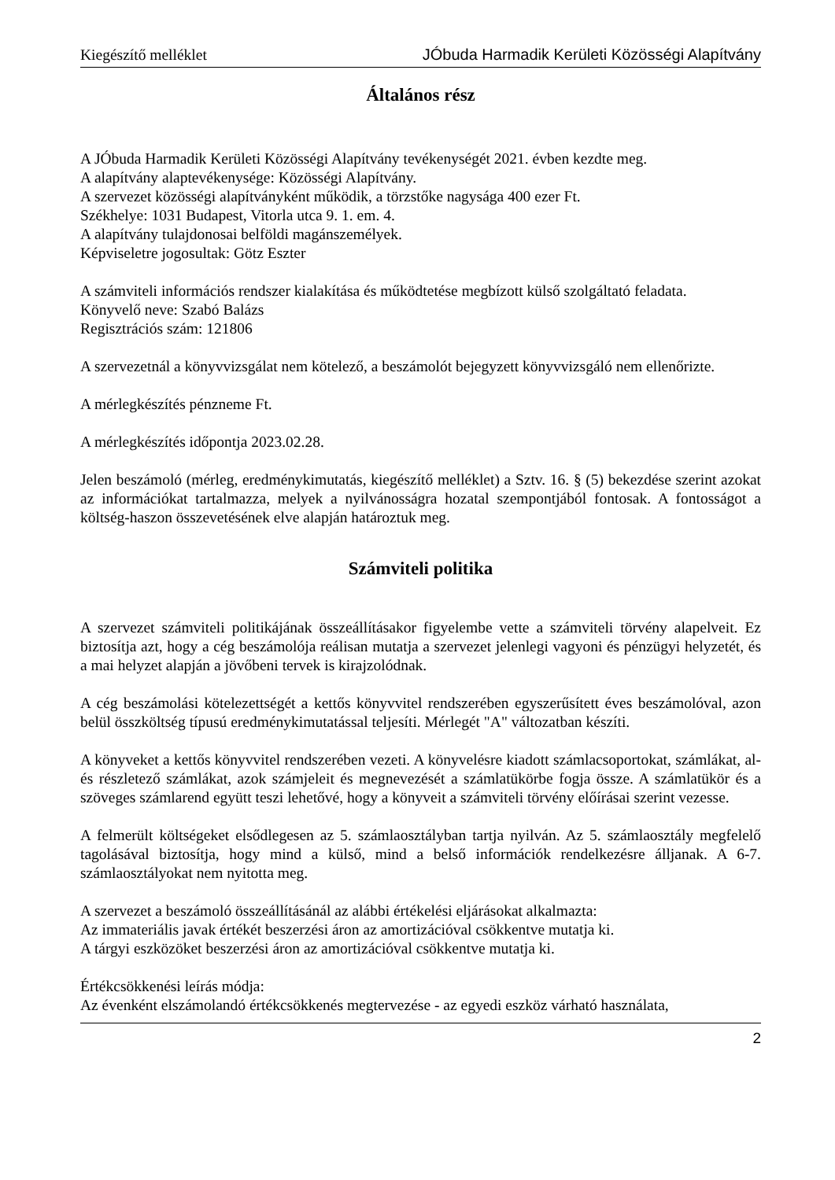Kiegészítő melléklet JÓbuda Harmadik Kerületi Közösségi Alapítvány
Általános rész
A JÓbuda Harmadik Kerületi Közösségi Alapítvány tevékenységét 2021. évben kezdte meg.
A alapítvány alaptevékenysége: Közösségi Alapítvány.
A szervezet közösségi alapítványként működik, a törzstőke nagysága 400 ezer Ft.
Székhelye: 1031 Budapest, Vitorla utca 9. 1. em. 4.
A alapítvány tulajdonosai belföldi magánszemélyek.
Képviseletre jogosultak: Götz Eszter
A számviteli információs rendszer kialakítása és működtetése megbízott külső szolgáltató feladata.
Könyvelő neve: Szabó Balázs
Regisztrációs szám: 121806
A szervezetnál a könyvvizsgálat nem kötelező, a beszámolót bejegyzett könyvvizsgáló nem ellenőrizte.
A mérlegkészítés pénzneme Ft.
A mérlegkészítés időpontja 2023.02.28.
Jelen beszámoló (mérleg, eredménykimutatás, kiegészítő melléklet) a Sztv. 16. § (5) bekezdése szerint azokat az információkat tartalmazza, melyek a nyilvánosságra hozatal szempontjából fontosak. A fontosságot a költség-haszon összevetésének elve alapján határoztuk meg.
Számviteli politika
A szervezet számviteli politikájának összeállításakor figyelembe vette a számviteli törvény alapelveit. Ez biztosítja azt, hogy a cég beszámolója reálisan mutatja a szervezet jelenlegi vagyoni és pénzügyi helyzetét, és a mai helyzet alapján a jövőbeni tervek is kirajzolódnak.
A cég beszámolási kötelezettségét a kettős könyvvitel rendszerében egyszerűsített éves beszámolóval, azon belül összköltség típusú eredménykimutatással teljesíti. Mérlegét "A" változatban készíti.
A könyveket a kettős könyvvitel rendszerében vezeti. A könyvelésre kiadott számlacsoportokat, számlákat, al- és részletező számlákat, azok számjeleit és megnevezését a számlatükörbe fogja össze. A számlatükör és a szöveges számlarend együtt teszi lehetővé, hogy a könyveit a számviteli törvény előírásai szerint vezesse.
A felmerült költségeket elsődlegesen az 5. számlaosztályban tartja nyilván. Az 5. számlaosztály megfelelő tagolásával biztosítja, hogy mind a külső, mind a belső információk rendelkezésre álljanak. A 6-7. számlaosztályokat nem nyitotta meg.
A szervezet a beszámoló összeállításánál az alábbi értékelési eljárásokat alkalmazta:
Az immateriális javak értékét beszerzési áron az amortizációval csökkentve mutatja ki.
A tárgyi eszközöket beszerzési áron az amortizációval csökkentve mutatja ki.
Értékcsökkenési leírás módja:
Az évenként elszámolandó értékcsökkenés megtervezése - az egyedi eszköz várható használata,
2